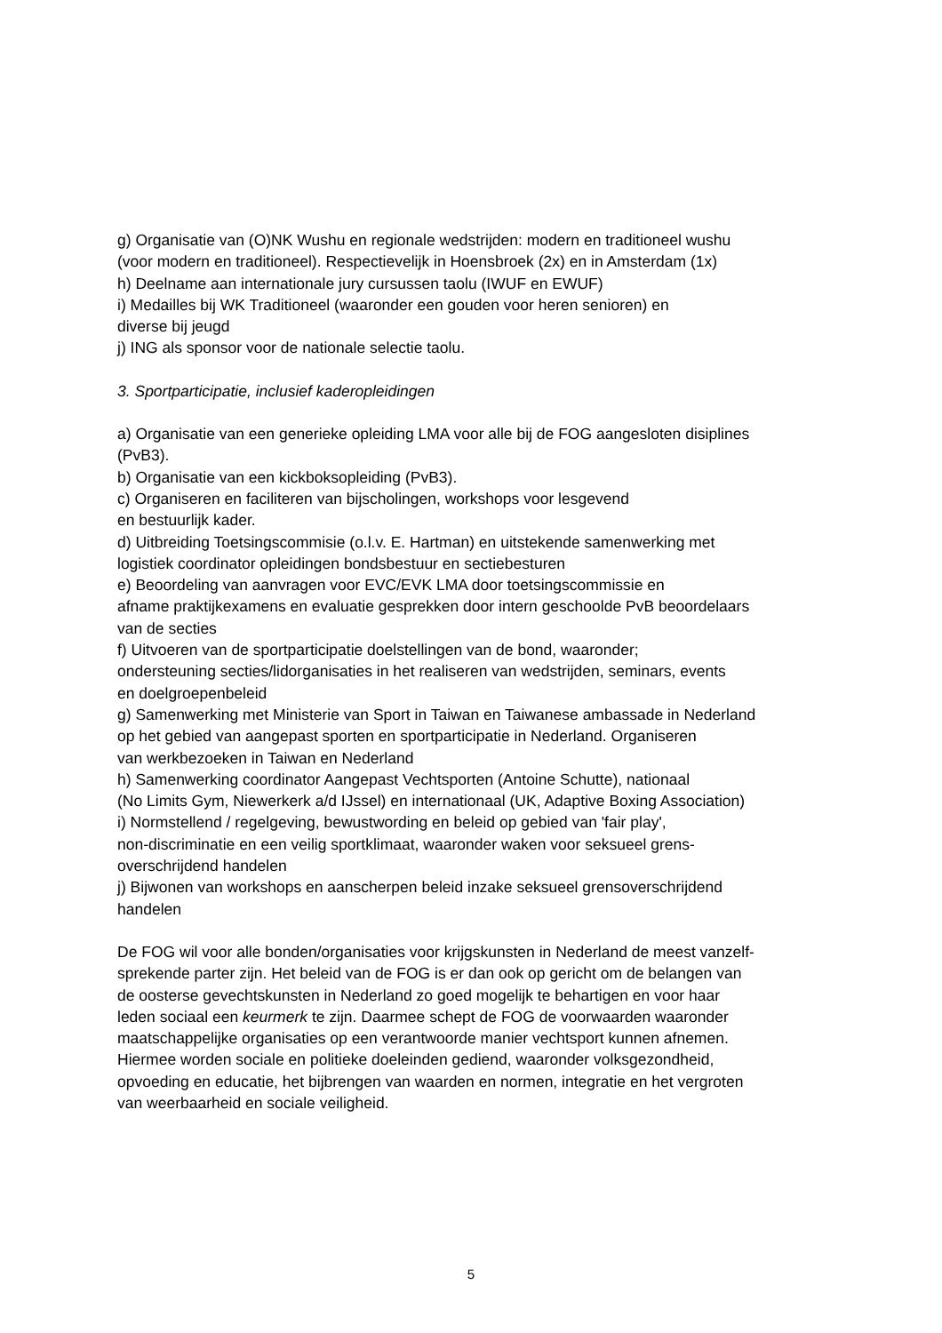g) Organisatie van (O)NK Wushu en regionale wedstrijden: modern en traditioneel wushu
(voor modern en traditioneel). Respectievelijk in Hoensbroek (2x) en in Amsterdam (1x)
h) Deelname aan internationale jury cursussen taolu (IWUF en EWUF)
i) Medailles bij WK Traditioneel (waaronder een gouden voor heren senioren) en
diverse bij jeugd
j) ING als sponsor voor de nationale selectie taolu.
3. Sportparticipatie, inclusief kaderopleidingen
a) Organisatie van een generieke opleiding LMA voor alle bij de FOG aangesloten disiplines
(PvB3).
b) Organisatie van een kickboksopleiding (PvB3).
c) Organiseren en faciliteren van bijscholingen, workshops voor lesgevend
en bestuurlijk kader.
d) Uitbreiding Toetsingscommisie (o.l.v. E. Hartman) en uitstekende samenwerking met
logistiek coordinator opleidingen bondsbestuur en sectiebesturen
e) Beoordeling van aanvragen voor EVC/EVK LMA door toetsingscommissie en
afname praktijkexamens en evaluatie gesprekken door intern geschoolde PvB beoordelaars
van de secties
f) Uitvoeren van de sportparticipatie doelstellingen van de bond, waaronder;
ondersteuning secties/lidorganisaties in het realiseren van wedstrijden, seminars, events
en doelgroepenbeleid
g) Samenwerking met Ministerie van Sport in Taiwan en Taiwanese ambassade in Nederland
op het gebied van aangepast sporten en sportparticipatie in Nederland. Organiseren
van werkbezoeken in Taiwan en Nederland
h) Samenwerking coordinator Aangepast Vechtsporten (Antoine Schutte), nationaal
(No Limits Gym, Niewerkerk a/d IJssel) en internationaal (UK, Adaptive Boxing Association)
i) Normstellend / regelgeving, bewustwording en beleid op gebied van 'fair play',
non-discriminatie en een veilig sportklimaat, waaronder waken voor seksueel grens-
overschrijdend handelen
j) Bijwonen van workshops en aanscherpen beleid inzake seksueel grensoverschrijdend
handelen
De FOG wil voor alle bonden/organisaties voor krijgskunsten in Nederland de meest vanzelf-
sprekende parter zijn. Het beleid van de FOG is er dan ook op gericht om de belangen van
de oosterse gevechtskunsten in Nederland zo goed mogelijk te behartigen en voor haar
leden sociaal een keurmerk te zijn. Daarmee schept de FOG de voorwaarden waaronder
maatschappelijke organisaties op een verantwoorde manier vechtsport kunnen afnemen.
Hiermee worden sociale en politieke doeleinden gediend, waaronder volksgezondheid,
opvoeding en educatie, het bijbrengen van waarden en normen, integratie en het vergroten
van weerbaarheid en sociale veiligheid.
5